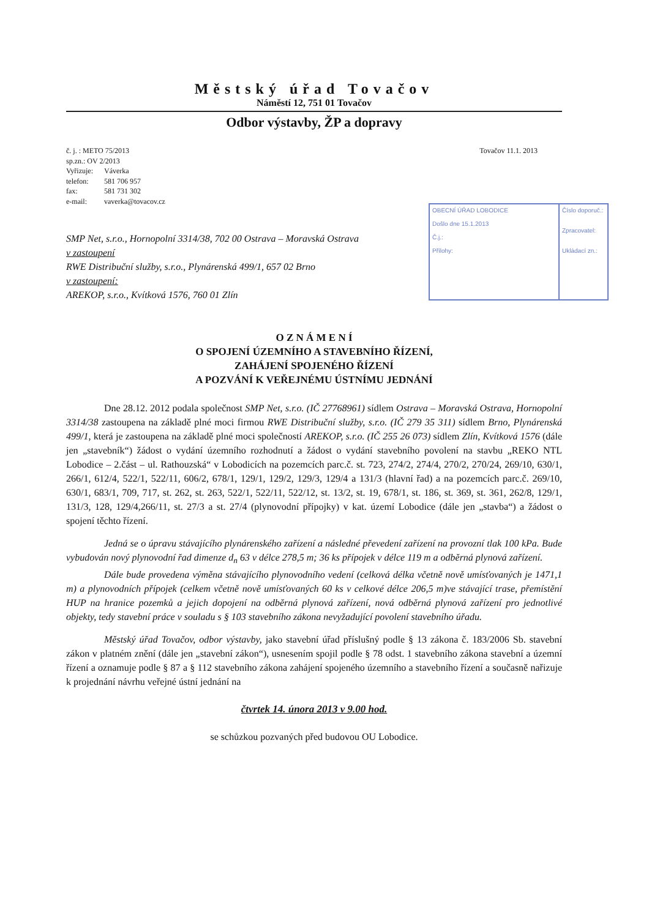Městský úřad Tovačov
Náměstí 12, 751 01 Tovačov
Odbor výstavby, ŽP a dopravy
č. j. : METO 75/2013
sp.zn.: OV 2/2013
| Vyřizuje: | Váverka |
| telefon: | 581 706 957 |
| fax: | 581 731 302 |
| e-mail: | vaverka@tovacov.cz |
Tovačov 11.1. 2013
OBECNÍ ÚŘAD LOBODICE
Došlo dne 15.1.2013
Č.j.:
Přílohy:
Číslo doporuč.:
Zpracovatel:
Ukládací zn.:
SMP Net, s.r.o., Hornopolní 3314/38, 702 00 Ostrava – Moravská Ostrava
v zastoupení
RWE Distribuční služby, s.r.o., Plynárenská 499/1, 657 02 Brno
v zastoupení:
AREKOP, s.r.o., Kvítková 1576, 760 01 Zlín
O Z N Á M E N Í
O SPOJENÍ ÚZEMNÍHO A STAVEBNÍHO ŘÍZENÍ,
ZAHÁJENÍ SPOJENÉHO ŘÍZENÍ
A POZVÁNÍ K VEŘEJNÉMU ÚSTNÍMU JEDNÁNÍ
Dne 28.12. 2012 podala společnost SMP Net, s.r.o. (IČ 27768961) sídlem Ostrava – Moravská Ostrava, Hornopolní 3314/38 zastoupena na základě plné moci firmou RWE Distribuční služby, s.r.o. (IČ 279 35 311) sídlem Brno, Plynárenská 499/1, která je zastoupena na základě plné moci společností AREKOP, s.r.o. (IČ 255 26 073) sídlem Zlín, Kvítková 1576 (dále jen „stavebník“) žádost o vydání územního rozhodnutí a žádost o vydání stavebního povolení na stavbu „REKO NTL Lobodice – 2.část – ul. Rathouzská“ v Lobodicích na pozemcích parc.č. st. 723, 274/2, 274/4, 270/2, 270/24, 269/10, 630/1, 266/1, 612/4, 522/1, 522/11, 606/2, 678/1, 129/1, 129/2, 129/3, 129/4 a 131/3 (hlavní řad) a na pozemcích parc.č. 269/10, 630/1, 683/1, 709, 717, st. 262, st. 263, 522/1, 522/11, 522/12, st. 13/2, st. 19, 678/1, st. 186, st. 369, st. 361, 262/8, 129/1, 131/3, 128, 129/4,266/11, st. 27/3 a st. 27/4 (plynovodní přípojky) v kat. území Lobodice (dále jen „stavba“) a žádost o spojení těchto řízení.
Jedná se o úpravu stávajícího plynárenského zařízení a následné převedení zařízení na provozní tlak 100 kPa. Bude vybudován nový plynovodní řad dimenze d<sub>n</sub> 63 v délce 278,5 m; 36 ks přípojek v délce 119 m a odběrná plynová zařízení.
Dále bude provedena výměna stávajícího plynovodního vedení (celková délka včetně nově umísťovaných je 1471,1 m) a plynovodních přípojek (celkem včetně nově umísťovaných 60 ks v celkové délce 206,5 m)ve stávající trase, přemístění HUP na hranice pozemků a jejich dopojení na odběrná plynová zařízení, nová odběrná plynová zařízení pro jednotlivé objekty, tedy stavební práce v souladu s § 103 stavebního zákona nevyžadující povolení stavebního úřadu.
Městský úřad Tovačov, odbor výstavby, jako stavební úřad příslušný podle § 13 zákona č. 183/2006 Sb. stavební zákon v platném znění (dále jen „stavební zákon“), usnesením spojil podle § 78 odst. 1 stavebního zákona stavební a územní řízení a oznamuje podle § 87 a § 112 stavebního zákona zahájení spojeného územního a stavebního řízení a současně nařizuje k projednání návrhu veřejné ústní jednání na
čtvrtek 14. února 2013 v 9.00 hod.
se schůzkou pozvaných před budovou OU Lobodice.